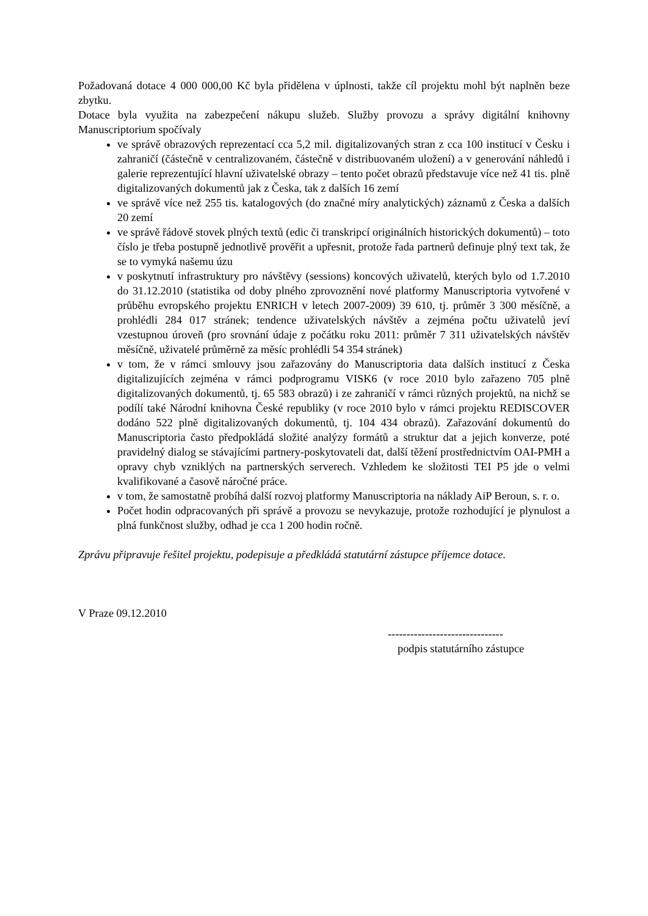Požadovaná dotace 4 000 000,00 Kč byla přidělena v úplnosti, takže cíl projektu mohl být naplněn beze zbytku.
Dotace byla využita na zabezpečení nákupu služeb. Služby provozu a správy digitální knihovny Manuscriptorium spočívaly
ve správě obrazových reprezentací cca 5,2 mil. digitalizovaných stran z cca 100 institucí v Česku i zahraničí (částečně v centralizovaném, částečně v distribuovaném uložení) a v generování náhledů i galerie reprezentující hlavní uživatelské obrazy – tento počet obrazů představuje více než 41 tis. plně digitalizovaných dokumentů jak z Česka, tak z dalších 16 zemí
ve správě více než 255 tis. katalogových (do značné míry analytických) záznamů z Česka a dalších 20 zemí
ve správě řádově stovek plných textů (edic či transkripcí originálních historických dokumentů) – toto číslo je třeba postupně jednotlivě prověřit a upřesnit, protože řada partnerů definuje plný text tak, že se to vymyká našemu úzu
v poskytnutí infrastruktury pro návštěvy (sessions) koncových uživatelů, kterých bylo od 1.7.2010 do 31.12.2010 (statistika od doby plného zprovoznění nové platformy Manuscriptoria vytvořené v průběhu evropského projektu ENRICH v letech 2007-2009) 39 610, tj. průměr 3 300 měsíčně, a prohlédli 284 017 stránek; tendence uživatelských návštěv a zejména počtu uživatelů jeví vzestupnou úroveň (pro srovnání údaje z počátku roku 2011: průměr 7 311 uživatelských návštěv měsíčně, uživatelé průměrně za měsíc prohlédli 54 354 stránek)
v tom, že v rámci smlouvy jsou zařazovány do Manuscriptoria data dalších institucí z Česka digitalizujících zejména v rámci podprogramu VISK6 (v roce 2010 bylo zařazeno 705 plně digitalizovaných dokumentů, tj. 65 583 obrazů) i ze zahraničí v rámci různých projektů, na nichž se podílí také Národní knihovna České republiky (v roce 2010 bylo v rámci projektu REDISCOVER dodáno 522 plně digitalizovaných dokumentů, tj. 104 434 obrazů). Zařazování dokumentů do Manuscriptoria často předpokládá složité analýzy formátů a struktur dat a jejich konverze, poté pravidelný dialog se stávajícími partnery-poskytovateli dat, další těžení prostřednictvím OAI-PMH a opravy chyb vzniklých na partnerských serverech. Vzhledem ke složitosti TEI P5 jde o velmi kvalifikované a časově náročné práce.
v tom, že samostatně probíhá další rozvoj platformy Manuscriptoria na náklady AiP Beroun, s. r. o.
Počet hodin odpracovaných při správě a provozu se nevykazuje, protože rozhodující je plynulost a plná funkčnost služby, odhad je cca 1 200 hodin ročně.
Zprávu připravuje řešitel projektu, podepisuje a předkládá statutární zástupce příjemce dotace.
V Praze 09.12.2010
-------------------------------
podpis statutárního zástupce